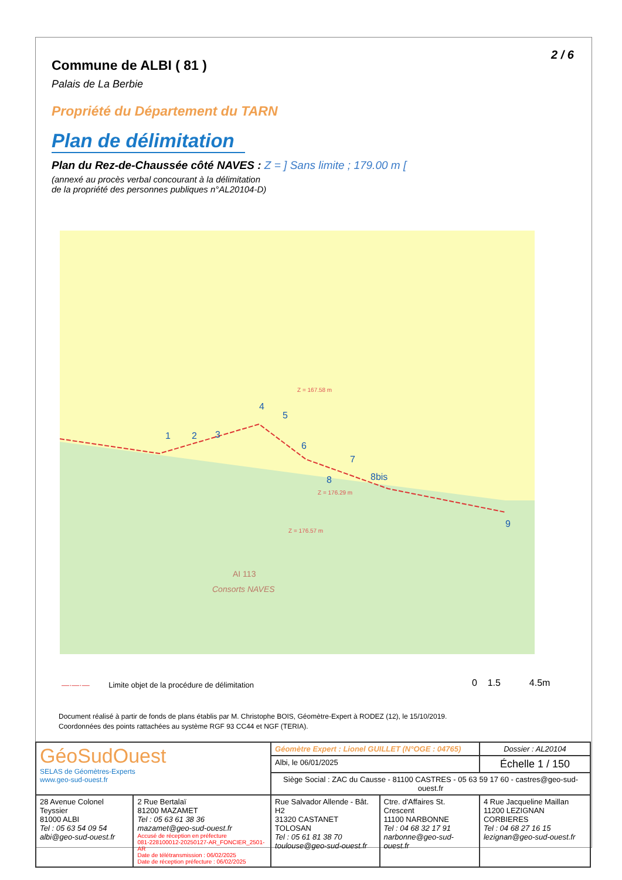2 / 6
Commune de ALBI ( 81 )
Palais de La Berbie
Propriété du Département du TARN
Plan de délimitation
Plan du Rez-de-Chaussée côté NAVES : Z = ] Sans limite ; 179.00 m [
(annexé au procès verbal concourant à la délimitation
de la propriété des personnes publiques n°AL20104-D)
Z = 167.58 m
Z = 176.29 m
Z = 176.57 m
AI 113
Consorts NAVES
1
2
3
4
5
6
7
8
8bis
9
—·—·— Limite objet de la procédure de délimitation
0 1.5 4.5m
Document réalisé à partir de fonds de plans établis par M. Christophe BOIS, Géomètre-Expert à RODEZ (12), le 15/10/2019.
Coordonnées des points rattachées au système RGF 93 CC44 et NGF (TERIA).
| GéoSudOuest SELAS de Géomètres-Experts www.geo-sud-ouest.fr | | Géomètre Expert : Lionel GUILLET (N°OGE : 04765) | | Dossier : AL20104 |
| | | Albi, le 06/01/2025 | | Échelle 1 / 150 |
| | | Siège Social : ZAC du Causse - 81100 CASTRES - 05 63 59 17 60 - castres@geo-sud-ouest.fr | | |
| 28 Avenue Colonel Teyssier 81000 ALBI Tel : 05 63 54 09 54 albi@geo-sud-ouest.fr | 2 Rue Bertalaï 81200 MAZAMET Tel : 05 63 61 38 36 mazamet@geo-sud-ouest.fr Accusé de réception en préfecture 081-228100012-20250127-AR_FONCIER_2501-AR Date de télétransmission : 06/02/2025 Date de réception préfecture : 06/02/2025 | Rue Salvador Allende - Bât. H2 31320 CASTANET TOLOSAN Tel : 05 61 81 38 70 toulouse@geo-sud-ouest.fr | Ctre. d'Affaires St. Crescent 11100 NARBONNE Tel : 04 68 32 17 91 narbonne@geo-sud-ouest.fr | 4 Rue Jacqueline Maillan 11200 LEZIGNAN CORBIERES Tel : 04 68 27 16 15 lezignan@geo-sud-ouest.fr |